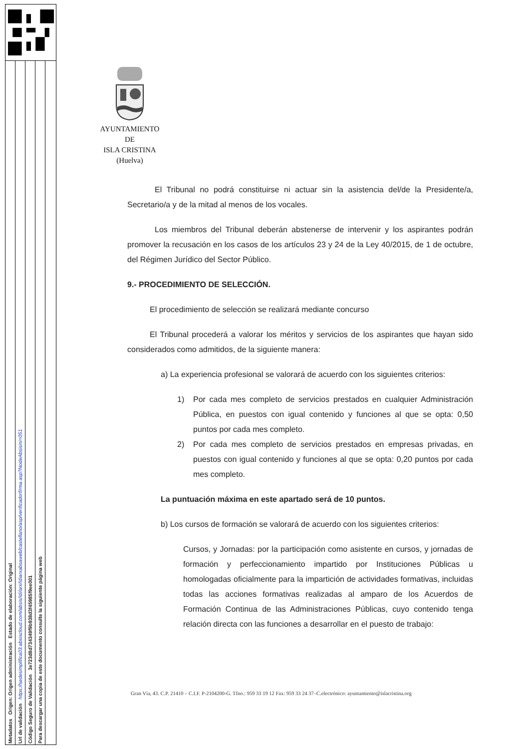Para descargar una copia de este documento consulte la siguiente página web
Código Seguro de Validación 3e723d8d734349f9b938d3f45985f9ee001
Url de validación https://sedesimplifica03.absiscloud.com/absis/idi/arx/idiarxabsaweb/castellano/asp/verificadorfirma.asp?NodeAbsisini=051
Metadatos Origen: Origen administración Estado de elaboración: Original
AYUNTAMIENTO
DE
ISLA CRISTINA
(Huelva)
El Tribunal no podrá constituirse ni actuar sin la asistencia del/de la Presidente/a, Secretario/a y de la mitad al menos de los vocales.
Los miembros del Tribunal deberán abstenerse de intervenir y los aspirantes podrán promover la recusación en los casos de los artículos 23 y 24 de la Ley 40/2015, de 1 de octubre, del Régimen Jurídico del Sector Público.
9.- PROCEDIMIENTO DE SELECCIÓN.
El procedimiento de selección se realizará mediante concurso
El Tribunal procederá a valorar los méritos y servicios de los aspirantes que hayan sido considerados como admitidos, de la siguiente manera:
a) La experiencia profesional se valorará de acuerdo con los siguientes criterios:
1) Por cada mes completo de servicios prestados en cualquier Administración Pública, en puestos con igual contenido y funciones al que se opta: 0,50 puntos por cada mes completo.
2) Por cada mes completo de servicios prestados en empresas privadas, en puestos con igual contenido y funciones al que se opta: 0,20 puntos por cada mes completo.
La puntuación máxima en este apartado será de 10 puntos.
b) Los cursos de formación se valorará de acuerdo con los siguientes criterios:
Cursos, y Jornadas: por la participación como asistente en cursos, y jornadas de formación y perfeccionamiento impartido por Instituciones Públicas u homologadas oficialmente para la impartición de actividades formativas, incluidas todas las acciones formativas realizadas al amparo de los Acuerdos de Formación Continua de las Administraciones Públicas, cuyo contenido tenga relación directa con las funciones a desarrollar en el puesto de trabajo:
Gran Vía, 43. C.P. 21410 – C.I.F. P-2104200-G. Tfno.: 959 33 19 12 Fax: 959 33 24 37–C.electrónico: ayuntamiento@islacristina.org